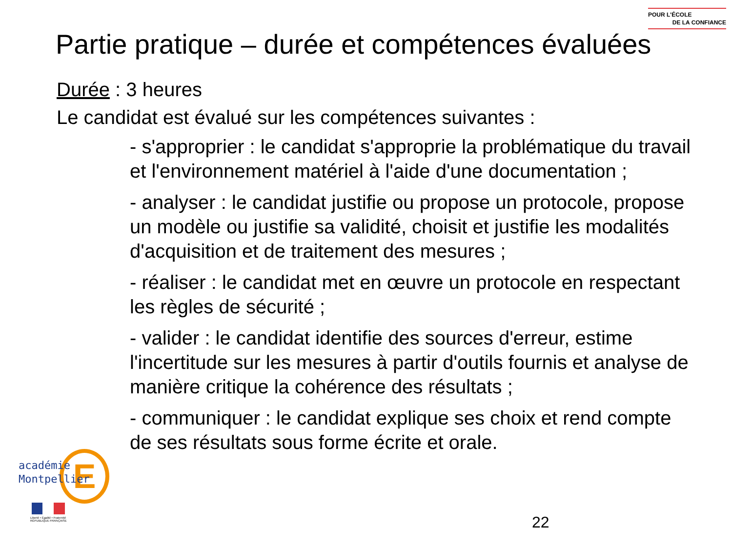POUR L'ÉCOLE
DE LA CONFIANCE
Partie pratique – durée et compétences évaluées
Durée : 3 heures
Le candidat est évalué sur les compétences suivantes :
- s'approprier : le candidat s'approprie la problématique du travail et l'environnement matériel à l'aide d'une documentation ;
- analyser : le candidat justifie ou propose un protocole, propose un modèle ou justifie sa validité, choisit et justifie les modalités d'acquisition et de traitement des mesures ;
- réaliser : le candidat met en œuvre un protocole en respectant les règles de sécurité ;
- valider : le candidat identifie des sources d'erreur, estime l'incertitude sur les mesures à partir d'outils fournis et analyse de manière critique la cohérence des résultats ;
- communiquer : le candidat explique ses choix et rend compte de ses résultats sous forme écrite et orale.
E
académie
Montpellier
Liberté • Égalité • Fraternité
RÉPUBLIQUE FRANÇAISE
22